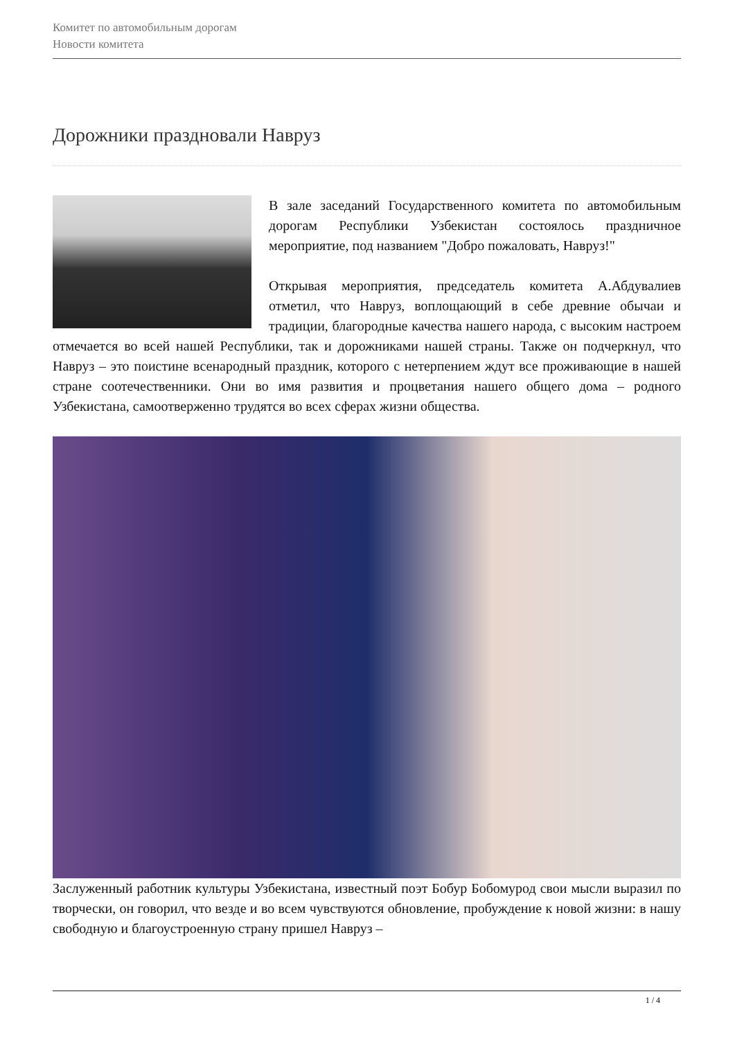Комитет по автомобильным дорогам
Новости комитета
Дорожники праздновали Навруз
В зале заседаний Государственного комитета по автомобильным дорогам Республики Узбекистан состоялось праздничное мероприятие, под названием "Добро пожаловать, Навруз!"
Открывая мероприятия, председатель комитета А.Абдувалиев отметил, что Навруз, воплощающий в себе древние обычаи и традиции, благородные качества нашего народа, с высоким настроем отмечается во всей нашей Республики, так и дорожниками нашей страны. Также он подчеркнул, что Навруз – это поистине всенародный праздник, которого с нетерпением ждут все проживающие в нашей стране соотечественники. Они во имя развития и процветания нашего общего дома – родного Узбекистана, самоотверженно трудятся во всех сферах жизни общества.
Заслуженный работник культуры Узбекистана, известный поэт Бобур Бобомурод свои мысли выразил по творчески, он говорил, что везде и во всем чувствуются обновление, пробуждение к новой жизни: в нашу свободную и благоустроенную страну пришел Навруз –
1 / 4